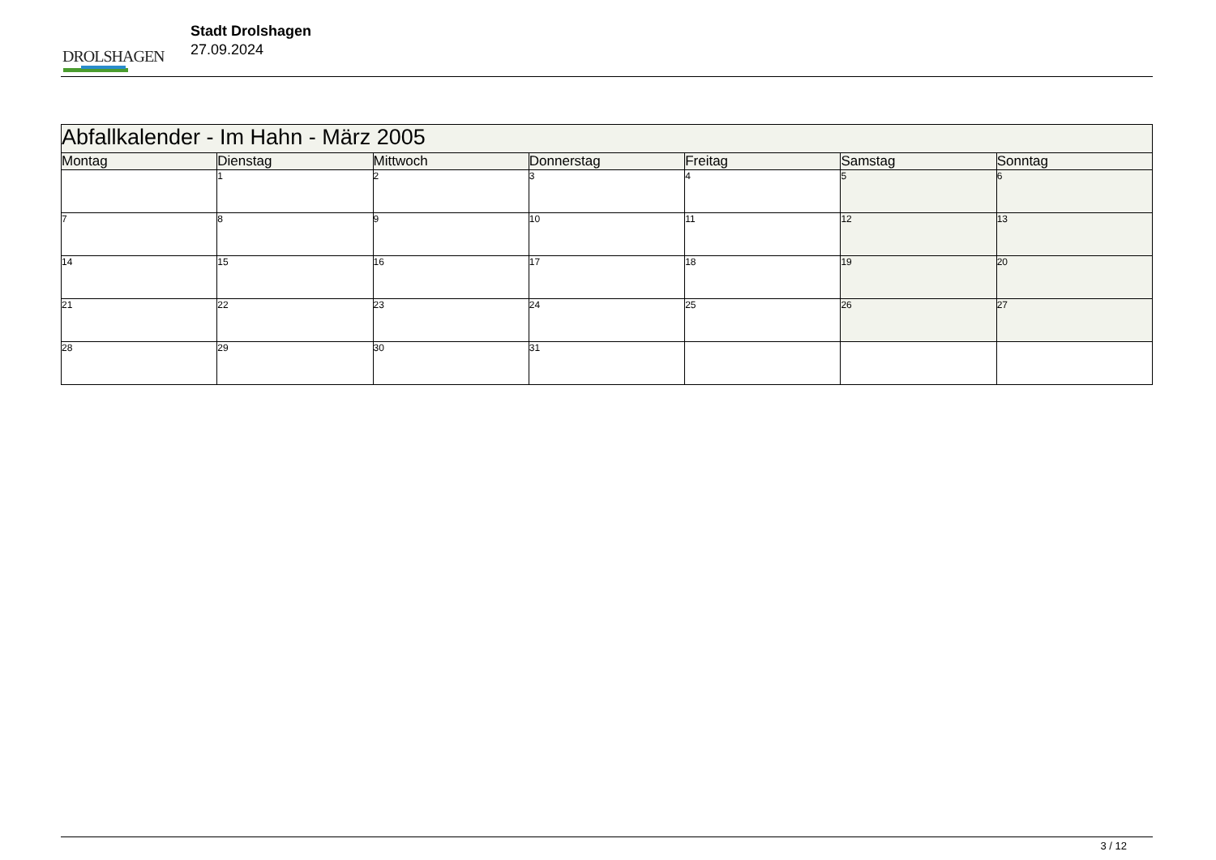DROLSHAGEN
Stadt Drolshagen
27.09.2024
| Abfallkalender - Im Hahn - März 2005 | | | | | | |
| Montag | Dienstag | Mittwoch | Donnerstag | Freitag | Samstag | Sonntag |
| | 1 | 2 | 3 | 4 | 5 | 6 |
| 7 | 8 | 9 | 10 | 11 | 12 | 13 |
| 14 | 15 | 16 | 17 | 18 | 19 | 20 |
| 21 | 22 | 23 | 24 | 25 | 26 | 27 |
| 28 | 29 | 30 | 31 | | | |
3 / 12